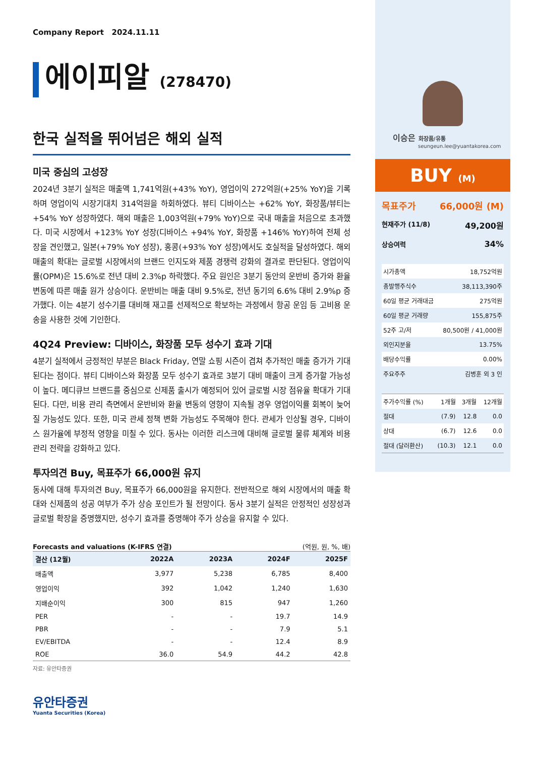Company Report 2024.11.11
에이피알 (278470)
한국 실적을 뛰어넘은 해외 실적
미국 중심의 고성장
2024년 3분기 실적은 매출액 1,741억원(+43% YoY), 영업이익 272억원(+25% YoY)을 기록하며 영업이익 시장기대치 314억원을 하회하였다. 뷰티 디바이스는 +62% YoY, 화장품/뷰티는 +54% YoY 성장하였다. 해외 매출은 1,003억원(+79% YoY)으로 국내 매출을 처음으로 초과했다. 미국 시장에서 +123% YoY 성장(디바이스 +94% YoY, 화장품 +146% YoY)하여 전체 성장을 견인했고, 일본(+79% YoY 성장), 홍콩(+93% YoY 성장)에서도 호실적을 달성하였다. 해외 매출의 확대는 글로벌 시장에서의 브랜드 인지도와 제품 경쟁력 강화의 결과로 판단된다. 영업이익률(OPM)은 15.6%로 전년 대비 2.3%p 하락했다. 주요 원인은 3분기 동안의 운반비 증가와 환율 변동에 따른 매출 원가 상승이다. 운반비는 매출 대비 9.5%로, 전년 동기의 6.6% 대비 2.9%p 증가했다. 이는 4분기 성수기를 대비해 재고를 선제적으로 확보하는 과정에서 항공 운임 등 고비용 운송을 사용한 것에 기인한다.
4Q24 Preview: 디바이스, 화장품 모두 성수기 효과 기대
4분기 실적에서 긍정적인 부분은 Black Friday, 연말 쇼핑 시즌이 겹쳐 추가적인 매출 증가가 기대된다는 점이다. 뷰티 디바이스와 화장품 모두 성수기 효과로 3분기 대비 매출이 크게 증가할 가능성이 높다. 메디큐브 브랜드를 중심으로 신제품 출시가 예정되어 있어 글로벌 시장 점유율 확대가 기대된다. 다만, 비용 관리 측면에서 운반비와 환율 변동의 영향이 지속될 경우 영업이익률 회복이 늦어질 가능성도 있다. 또한, 미국 관세 정책 변화 가능성도 주목해야 한다. 관세가 인상될 경우, 디바이스 원가율에 부정적 영향을 미칠 수 있다. 동사는 이러한 리스크에 대비해 글로벌 물류 체계와 비용 관리 전략을 강화하고 있다.
투자의견 Buy, 목표주가 66,000원 유지
동사에 대해 투자의견 Buy, 목표주가 66,000원을 유지한다. 전반적으로 해외 시장에서의 매출 확대와 신제품의 성공 여부가 주가 상승 포인트가 될 전망이다. 동사 3분기 실적은 안정적인 성장성과 글로벌 확장을 증명했지만, 성수기 효과를 증명해야 주가 상승을 유지할 수 있다.
Forecasts and valuations (K-IFRS 연결) (억원, 원, %, 배)
| 결산 (12월) | 2022A | 2023A | 2024F | 2025F |
| --- | --- | --- | --- | --- |
| 매출액 | 3,977 | 5,238 | 6,785 | 8,400 |
| 영업이익 | 392 | 1,042 | 1,240 | 1,630 |
| 지배순이익 | 300 | 815 | 947 | 1,260 |
| PER | - | - | 19.7 | 14.9 |
| PBR | - | - | 7.9 | 5.1 |
| EV/EBITDA | - | - | 12.4 | 8.9 |
| ROE | 36.0 | 54.9 | 44.2 | 42.8 |
자료: 유안타증권
유안타증권
Yuanta Securities (Korea)
이승은 화장품/유통
seungeun.lee@yuantakorea.com
BUY (M)
목표주가 66,000원 (M)
현재주가 (11/8) 49,200원
상승여력 34%
| 시가총액 | 18,752억원 |
| 총발행주식수 | 38,113,390주 |
| 60일 평균 거래대금 | 275억원 |
| 60일 평균 거래량 | 155,875주 |
| 52주 고/저 | 80,500원 / 41,000원 |
| 외인지분율 | 13.75% |
| 배당수익률 | 0.00% |
| 주요주주 | 김병훈 외 3 인 |
| 주가수익률 (%) | 1개월 | 3개월 | 12개월 |
| 절대 | (7.9) | 12.8 | 0.0 |
| 상대 | (6.7) | 12.6 | 0.0 |
| 절대 (달러환산) | (10.3) | 12.1 | 0.0 |